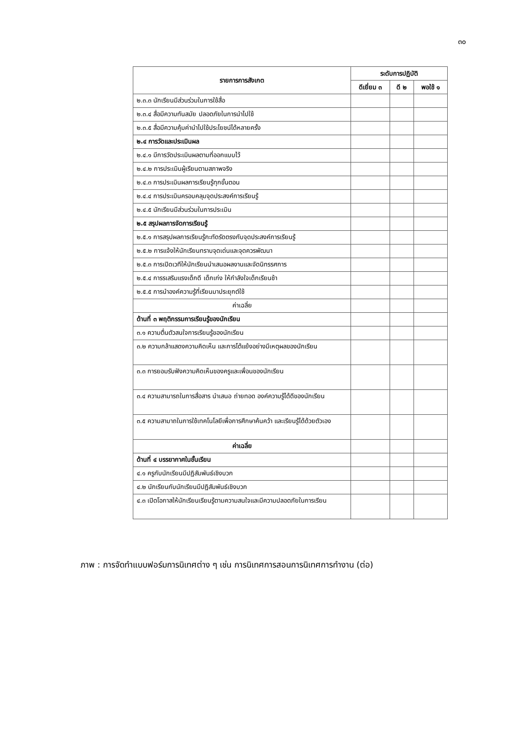๓๐
| รายการการสังเกต | ระดับการปฏิบัติ | | |
| --- | --- | --- | --- |
| | ดีเยี่ยม ๓ | ดี ๒ | พอใช้ ๑ |
| ๒.๓.๓ นักเรียนมีส่วนร่วมในการใช้สื่อ | | | |
| ๒.๓.๔ สื่อมีความทันสมัย ปลอดภัยในการนำไปใช้ | | | |
| ๒.๓.๕ สื่อมีความคุ้มค่านำไปใช้ประโยชน์ได้หลายครั้ง | | | |
| ๒.๔ การวัดและประเมินผล | | | |
| ๒.๔.๑ มีการวัดประเมินผลตามที่ออกแบบไว้ | | | |
| ๒.๔.๒ การประเมินผู้เรียนตามสภาพจริง | | | |
| ๒.๔.๓ การประเมินผลการเรียนรู้ทุกขั้นตอน | | | |
| ๒.๔.๔ การประเมินครอบคลุมจุดประสงค์การเรียนรู้ | | | |
| ๒.๔.๕ นักเรียนมีส่วนร่วมในการประเมิน | | | |
| ๒.๕ สรุปผลการจัดการเรียนรู้ | | | |
| ๒.๕.๑ การสรุปผลการเรียนรู้กะทัดรัดตรงกับจุดประสงค์การเรียนรู้ | | | |
| ๒.๕.๒ การแจ้งให้นักเรียนทราบจุดเด่นและจุดควรพัฒนา | | | |
| ๒.๕.๓ การเปิดเวทีให้นักเรียนนำเสนอผลงานและจัดนิทรรศการ | | | |
| ๒.๕.๔ การรเสริมแรงเด็กดี เด็กเก่ง ให้กำลังใจเด็กเรียนช้า | | | |
| ๒.๕.๕ การนำองค์ความรู้ที่เรียนมาประยุกต์ใช้ | | | |
| ค่าเฉลี่ย | | | |
| ด้านที่ ๓ พฤติกรรมการเรียนรู้ของนักเรียน | | | |
| ๓.๑ ความตื่นตัวสนใจการเรียนรู้ของนักเรียน | | | |
| ๓.๒ ความกล้าแสดงความคิดเห็น และการโต้แย้งอย่างมีเหตุผลของนักเรียน | | | |
| ๓.๓ การยอมรับฟังความคิดเห็นของครูและเพื่อนของนักเรียน | | | |
| ๓.๔ ความสามารถในการสื่อสาร นำเสนอ ถ่ายทอด องค์ความรู้ได้ดีของนักเรียน | | | |
| ๓.๕ ความสามาถในการใช้เทคโนโลยีเพื่อการศึกษาค้นคว้า และเรียนรู้ได้ด้วยตัวเอง | | | |
| ค่าเฉลี่ย | | | |
| ด้านที่ ๔ บรรยากาศในชั้นเรียน | | | |
| ๔.๑ ครูกับนักเรียนมีปฏิสัมพันธ์เชิงบวก | | | |
| ๔.๒ นักเรียนกับนักเรียนมีปฏิสัมพันธ์เชิงบวก | | | |
| ๔.๓ เปิดโอกาสให้นักเรียนเรียนรู้ตามความสนใจและมีความปลอดภัยในการเรียน | | | |
ภาพ : การจัดทำแบบฟอร์มการนิเทศต่าง ๆ เช่น การนิเทศการสอนการนิเทศการทำงาน (ต่อ)